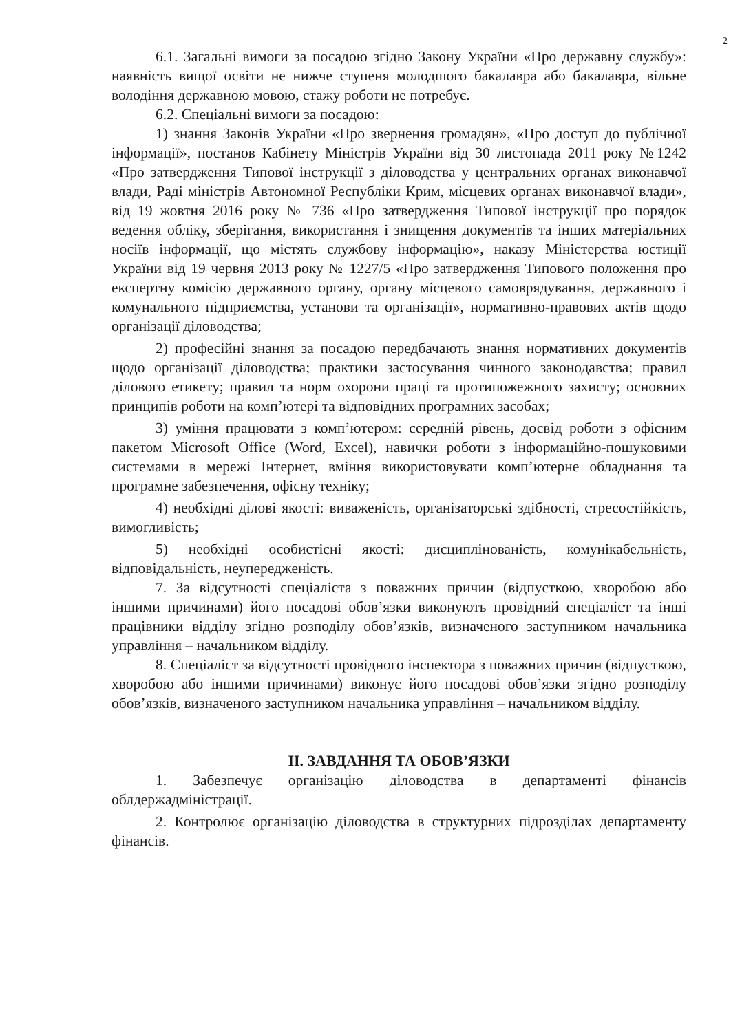2
6.1. Загальні вимоги за посадою згідно Закону України «Про державну службу»: наявність вищої освіти не нижче ступеня молодшого бакалавра або бакалавра, вільне володіння державною мовою, стажу роботи не потребує.
6.2. Спеціальні вимоги за посадою:
1) знання Законів України «Про звернення громадян», «Про доступ до публічної інформації», постанов Кабінету Міністрів України від 30 листопада 2011 року №1242 «Про затвердження Типової інструкції з діловодства у центральних органах виконавчої влади, Раді міністрів Автономної Республіки Крим, місцевих органах виконавчої влади», від 19 жовтня 2016 року № 736 «Про затвердження Типової інструкції про порядок ведення обліку, зберігання, використання і знищення документів та інших матеріальних носіїв інформації, що містять службову інформацію», наказу Міністерства юстиції України від 19 червня 2013 року № 1227/5 «Про затвердження Типового положення про експертну комісію державного органу, органу місцевого самоврядування, державного і комунального підприємства, установи та організації», нормативно-правових актів щодо організації діловодства;
2) професійні знання за посадою передбачають знання нормативних документів щодо організації діловодства; практики застосування чинного законодавства; правил ділового етикету; правил та норм охорони праці та протипожежного захисту; основних принципів роботи на комп’ютері та відповідних програмних засобах;
3) уміння працювати з комп’ютером: середній рівень, досвід роботи з офісним пакетом Microsoft Office (Word, Excel), навички роботи з інформаційно-пошуковими системами в мережі Інтернет, вміння використовувати комп’ютерне обладнання та програмне забезпечення, офісну техніку;
4) необхідні ділові якості: виваженість, організаторські здібності, стресостійкість, вимогливість;
5) необхідні особистісні якості: дисциплінованість, комунікабельність, відповідальність, неупередженість.
7. За відсутності спеціаліста з поважних причин (відпусткою, хворобою або іншими причинами) його посадові обов’язки виконують провідний спеціаліст та інші працівники відділу згідно розподілу обов’язків, визначеного заступником начальника управління – начальником відділу.
8. Спеціаліст за відсутності провідного інспектора з поважних причин (відпусткою, хворобою або іншими причинами) виконує його посадові обов’язки згідно розподілу обов’язків, визначеного заступником начальника управління – начальником відділу.
ІІ. ЗАВДАННЯ ТА ОБОВ’ЯЗКИ
1. Забезпечує організацію діловодства в департаменті фінансів облдержадміністрації.
2. Контролює організацію діловодства в структурних підрозділах департаменту фінансів.